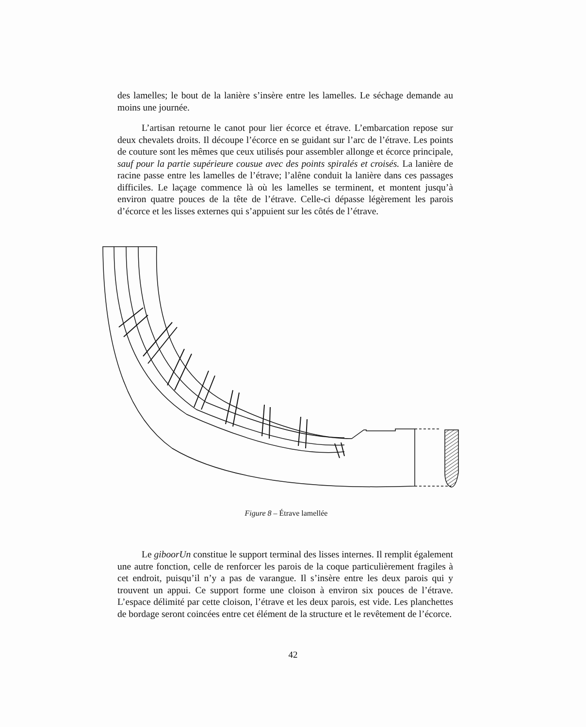des lamelles; le bout de la lanière s’insère entre les lamelles. Le séchage demande au moins une journée.
L’artisan retourne le canot pour lier écorce et étrave. L’embarcation repose sur deux chevalets droits. Il découpe l’écorce en se guidant sur l’arc de l’étrave. Les points de couture sont les mêmes que ceux utilisés pour assembler allonge et écorce principale, sauf pour la partie supérieure cousue avec des points spiralés et croisés. La lanière de racine passe entre les lamelles de l’étrave; l’alêne conduit la lanière dans ces passages difficiles. Le laçage commence là où les lamelles se terminent, et montent jusqu’à environ quatre pouces de la tête de l’étrave. Celle-ci dépasse légèrement les parois d’écorce et les lisses externes qui s’appuient sur les côtés de l’étrave.
Figure 8 – Étrave lamellée
Le giboorUn constitue le support terminal des lisses internes. Il remplit également une autre fonction, celle de renforcer les parois de la coque particulièrement fragiles à cet endroit, puisqu’il n’y a pas de varangue. Il s’insère entre les deux parois qui y trouvent un appui. Ce support forme une cloison à environ six pouces de l’étrave. L’espace délimité par cette cloison, l’étrave et les deux parois, est vide. Les planchettes de bordage seront coincées entre cet élément de la structure et le revêtement de l’écorce.
42